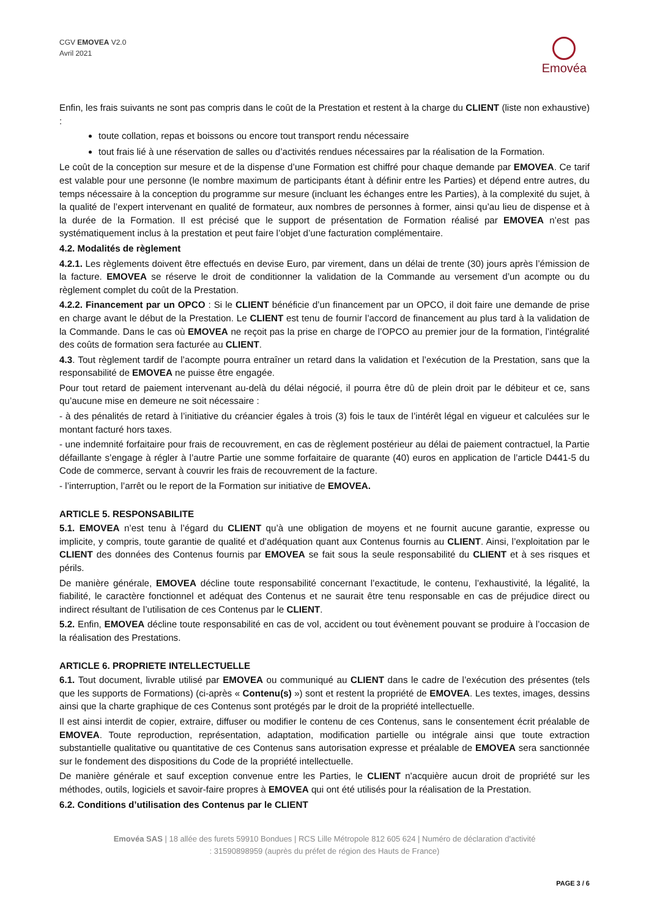CGV EMOVEA V2.0
Avril 2021
Emovéa
Enfin, les frais suivants ne sont pas compris dans le coût de la Prestation et restent à la charge du CLIENT (liste non exhaustive) :
toute collation, repas et boissons ou encore tout transport rendu nécessaire
tout frais lié à une réservation de salles ou d’activités rendues nécessaires par la réalisation de la Formation.
Le coût de la conception sur mesure et de la dispense d’une Formation est chiffré pour chaque demande par EMOVEA. Ce tarif est valable pour une personne (le nombre maximum de participants étant à définir entre les Parties) et dépend entre autres, du temps nécessaire à la conception du programme sur mesure (incluant les échanges entre les Parties), à la complexité du sujet, à la qualité de l’expert intervenant en qualité de formateur, aux nombres de personnes à former, ainsi qu’au lieu de dispense et à la durée de la Formation. Il est précisé que le support de présentation de Formation réalisé par EMOVEA n’est pas systématiquement inclus à la prestation et peut faire l’objet d’une facturation complémentaire.
4.2. Modalités de règlement
4.2.1. Les règlements doivent être effectués en devise Euro, par virement, dans un délai de trente (30) jours après l’émission de la facture. EMOVEA se réserve le droit de conditionner la validation de la Commande au versement d’un acompte ou du règlement complet du coût de la Prestation.
4.2.2. Financement par un OPCO : Si le CLIENT bénéficie d’un financement par un OPCO, il doit faire une demande de prise en charge avant le début de la Prestation. Le CLIENT est tenu de fournir l’accord de financement au plus tard à la validation de la Commande. Dans le cas où EMOVEA ne reçoit pas la prise en charge de l’OPCO au premier jour de la formation, l’intégralité des coûts de formation sera facturée au CLIENT.
4.3. Tout règlement tardif de l’acompte pourra entraîner un retard dans la validation et l’exécution de la Prestation, sans que la responsabilité de EMOVEA ne puisse être engagée.
Pour tout retard de paiement intervenant au-delà du délai négocié, il pourra être dû de plein droit par le débiteur et ce, sans qu’aucune mise en demeure ne soit nécessaire :
- à des pénalités de retard à l’initiative du créancier égales à trois (3) fois le taux de l’intérêt légal en vigueur et calculées sur le montant facturé hors taxes.
- une indemnité forfaitaire pour frais de recouvrement, en cas de règlement postérieur au délai de paiement contractuel, la Partie défaillante s’engage à régler à l’autre Partie une somme forfaitaire de quarante (40) euros en application de l’article D441-5 du Code de commerce, servant à couvrir les frais de recouvrement de la facture.
- l’interruption, l’arrêt ou le report de la Formation sur initiative de EMOVEA.
ARTICLE 5. RESPONSABILITE
5.1. EMOVEA n’est tenu à l’égard du CLIENT qu’à une obligation de moyens et ne fournit aucune garantie, expresse ou implicite, y compris, toute garantie de qualité et d’adéquation quant aux Contenus fournis au CLIENT. Ainsi, l’exploitation par le CLIENT des données des Contenus fournis par EMOVEA se fait sous la seule responsabilité du CLIENT et à ses risques et périls.
De manière générale, EMOVEA décline toute responsabilité concernant l’exactitude, le contenu, l’exhaustivité, la légalité, la fiabilité, le caractère fonctionnel et adéquat des Contenus et ne saurait être tenu responsable en cas de préjudice direct ou indirect résultant de l’utilisation de ces Contenus par le CLIENT.
5.2. Enfin, EMOVEA décline toute responsabilité en cas de vol, accident ou tout évènement pouvant se produire à l’occasion de la réalisation des Prestations.
ARTICLE 6. PROPRIETE INTELLECTUELLE
6.1. Tout document, livrable utilisé par EMOVEA ou communiqué au CLIENT dans le cadre de l’exécution des présentes (tels que les supports de Formations) (ci-après « Contenu(s) ») sont et restent la propriété de EMOVEA. Les textes, images, dessins ainsi que la charte graphique de ces Contenus sont protégés par le droit de la propriété intellectuelle.
Il est ainsi interdit de copier, extraire, diffuser ou modifier le contenu de ces Contenus, sans le consentement écrit préalable de EMOVEA. Toute reproduction, représentation, adaptation, modification partielle ou intégrale ainsi que toute extraction substantielle qualitative ou quantitative de ces Contenus sans autorisation expresse et préalable de EMOVEA sera sanctionnée sur le fondement des dispositions du Code de la propriété intellectuelle.
De manière générale et sauf exception convenue entre les Parties, le CLIENT n'acquière aucun droit de propriété sur les méthodes, outils, logiciels et savoir-faire propres à EMOVEA qui ont été utilisés pour la réalisation de la Prestation.
6.2. Conditions d’utilisation des Contenus par le CLIENT
Emovéa SAS | 18 allée des furets 59910 Bondues | RCS Lille Métropole 812 605 624 | Numéro de déclaration d'activité
: 31590898959 (auprès du préfet de région des Hauts de France)
PAGE 3 / 6